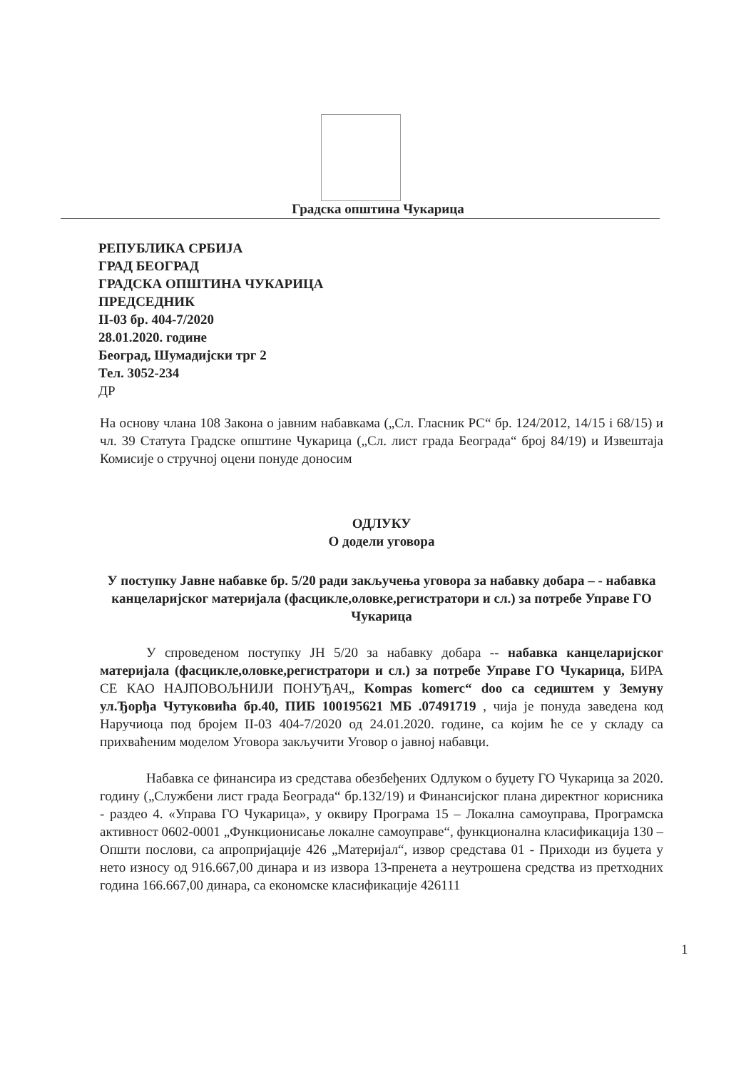Градска општина Чукарица
РЕПУБЛИКА СРБИЈА
ГРАД БЕОГРАД
ГРАДСКА ОПШТИНА ЧУКАРИЦА
ПРЕДСЕДНИК
II-03 бр. 404-7/2020
28.01.2020. године
Београд, Шумадијски трг 2
Тел. 3052-234
ДР
На основу члана 108 Закона о јавним набавкама („Сл. Гласник РС“ бр. 124/2012, 14/15 і 68/15) и чл. 39 Статута Градске општине Чукарица („Сл. лист града Београда“ број 84/19) и Извештаја Комисије о стручној оцени понуде доносим
ОДЛУКУ
О додели уговора
У поступку Јавне набавке бр. 5/20 ради закључења уговора за набавку добара – - набавка канцеларијског материјала (фасцикле,оловке,регистратори и сл.) за потребе Управе ГО Чукарица
У спроведеном поступку ЈН 5/20 за набавку добара -- набавка канцеларијског материјала (фасцикле,оловке,регистратори и сл.) за потребе Управе ГО Чукарица, БИРА СЕ КАО НАЈПОВОЉНИЈИ ПОНУЂАЧ„ Kompas komerc“ doo са седиштем у Земуну ул.Ђорђа Чутуковића бр.40, ПИБ 100195621 МБ .07491719 , чија је понуда заведена код Наручиоца под бројем II-03 404-7/2020 од 24.01.2020. године, са којим ће се у складу са прихваћеним моделом Уговора закључити Уговор о јавној набавци.
Набавка се финансира из средстава обезбеђених Одлуком о буџету ГО Чукарица за 2020. годину („Службени лист града Београда“ бр.132/19) и Финансијског плана директног корисника - раздео 4. «Управа ГО Чукарица», у оквиру Програма 15 – Локална самоуправа, Програмска активност 0602-0001 „Функционисање локалне самоуправе“, функционална класификација 130 – Општи послови, са апропријације 426 „Материјал“, извор средстава 01 - Приходи из буџета у нето износу од 916.667,00 динара и из извора 13-пренета а неутрошена средства из претходних година 166.667,00 динара, са економске класификације 426111
1